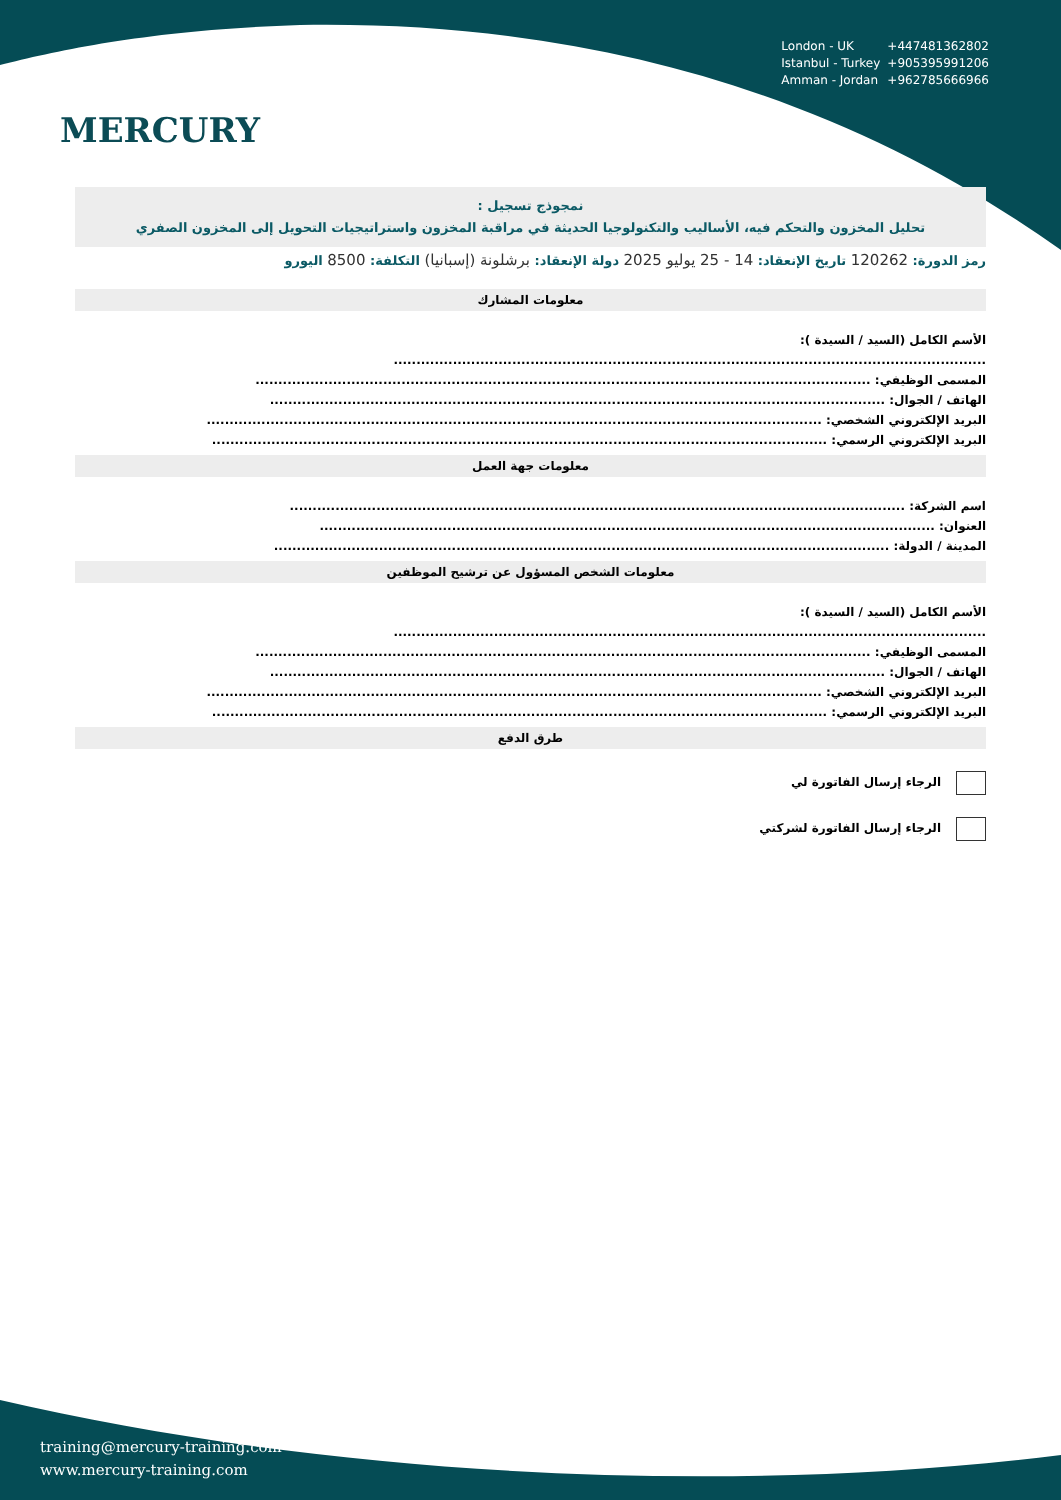MERCURY
London - UK +447481362802
Istanbul - Turkey +905395991206
Amman - Jordan +962785666966
نمجوذج تسجيل :
تحليل المخزون والتحكم فيه، الأساليب والتكنولوجيا الحديثة في مراقبة المخزون واستراتيجيات التحويل إلى المخزون الصفري
رمز الدورة: 120262 تاريخ الإنعقاد: 14 - 25 يوليو 2025 دولة الإنعقاد: برشلونة (إسبانيا) التكلفة: 8500 اليورو
معلومات المشارك
الأسم الكامل (السيد / السيدة ):
..................................................................................................................................
المسمى الوظيفي: .......................................................................................................................................
الهاتف / الجوال: .......................................................................................................................................
البريد الإلكتروني الشخصي: .......................................................................................................................................
البريد الإلكتروني الرسمي: .......................................................................................................................................
معلومات جهة العمل
اسم الشركة: .......................................................................................................................................
العنوان: .......................................................................................................................................
المدينة / الدولة: .......................................................................................................................................
معلومات الشخص المسؤول عن ترشيح الموظفين
الأسم الكامل (السيد / السيدة ):
..................................................................................................................................
المسمى الوظيفي: .......................................................................................................................................
الهاتف / الجوال: .......................................................................................................................................
البريد الإلكتروني الشخصي: .......................................................................................................................................
البريد الإلكتروني الرسمي: .......................................................................................................................................
طرق الدفع
الرجاء إرسال الفاتورة لي
الرجاء إرسال الفاتورة لشركتي
training@mercury-training.com
www.mercury-training.com